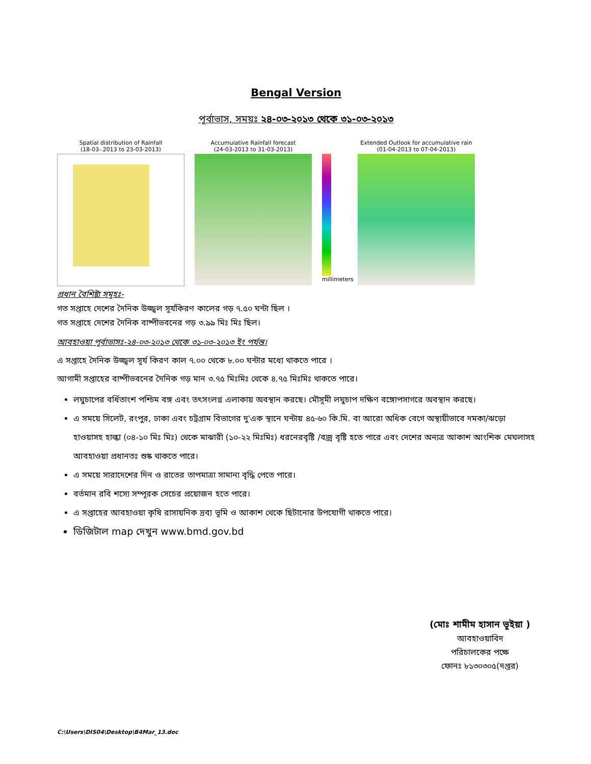Bengal Version
পূর্বাভাস, সময়ঃ ২৪-০৩-২০১৩ থেকে ৩১-০৩-২০১৩
Spatial distribution of Rainfall
(18-03-.2013 to 23-03-2013)
Accumulative Rainfall forecast
(24-03-2013 to 31-03-2013)
millimeters
Extended Outlook for accumulative rain
(01-04-2013 to 07-04-2013)
প্রধান বৈশিষ্ট্য সমূহঃ-
গত সপ্তাহে দেশের দৈনিক উজ্জ্বল সূর্যকিরণ কালের গড় ৭.৫০ ঘন্টা ছিল ।
গত সপ্তাহে দেশের দৈনিক বাষ্পীভবনের গড় ৩.৯৯ মিঃ মিঃ ছিল।
আবহাওয়া পূর্বাভাসঃ-২৪-০৩-২০১৩ থেকে ৩১-০৩-২০১৩ ইং পর্যন্ত।
এ সপ্তাহে দৈনিক উজ্জ্বল সূর্য কিরণ কাল ৭.০০ থেকে ৮.০০ ঘন্টার মধ্যে থাকতে পারে ।
আগামী সপ্তাহের বাষ্পীভবনের দৈনিক গড় মান ৩.৭৫ মিঃমিঃ থেকে ৪.৭৫ মিঃমিঃ থাকতে পারে।
লঘুচাপের বর্ধিতাংশ পশ্চিম বঙ্গ এবং তৎসংলগ্ন এলাকায় অবস্থান করছে। মৌসূমী লঘুচাপ দক্ষিণ বঙ্গোপসাগরে অবস্থান করছে।
এ সময়ে সিলেট, রংপুর, ঢাকা এবং চট্রগ্রাম বিভাগের দু'এক স্থানে ঘন্টায় ৪৫-৬০ কি.মি. বা আরো অধিক বেগে অস্থায়ীভাবে দমকা/ঝড়ো হাওয়াসহ হাল্কা (০৪-১০ মিঃ মিঃ) থেকে মাঝারী (১০-২২ মিঃমিঃ) ধরনেরবৃষ্টি /বজ্র বৃষ্টি হতে পারে এবং দেশের অন্যত্র আকাশ আংশিক মেঘলাসহ আবহাওয়া প্রধানতঃ শুষ্ক থাকতে পারে।
এ সময়ে সারাদেশের দিন ও রাতের তাপমাত্রা সামান্য বৃদ্ধি পেতে পারে।
বর্তমান রবি শস্যে সম্পূরক সেচের প্রয়োজন হতে পারে।
এ সপ্তাহের আবহাওয়া কৃষি রাসায়নিক দ্রব্য ভূমি ও আকাশ থেকে ছিটানোর উপযোগী থাকতে পারে।
ডিজিটাল map দেখুন www.bmd.gov.bd
(মোঃ শামীম হাসান ভূইয়া )
আবহাওয়াবিদ
পরিচালকের পক্ষে
ফোনঃ ৮১৩০৩০৫(দপ্তর)
C:\Users\DIS04\Desktop\B4Mar_13.doc